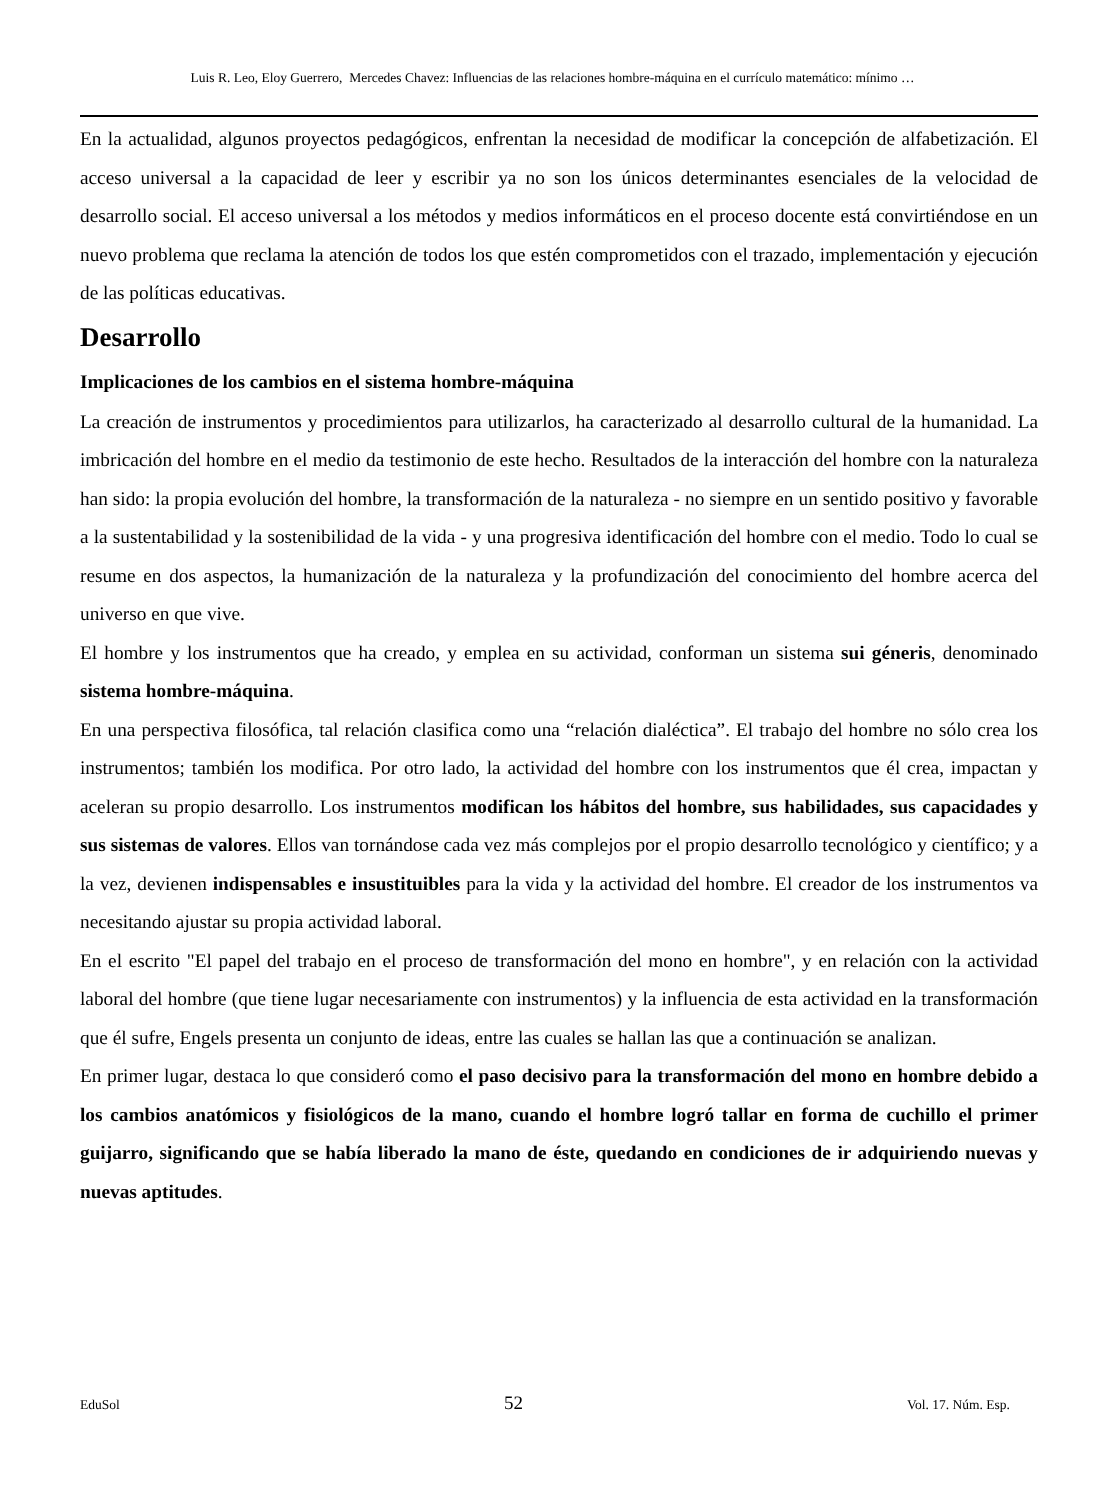Luis R. Leo, Eloy Guerrero, Mercedes Chavez: Influencias de las relaciones hombre-máquina en el currículo matemático: mínimo …
En la actualidad, algunos proyectos pedagógicos, enfrentan la necesidad de modificar la concepción de alfabetización. El acceso universal a la capacidad de leer y escribir ya no son los únicos determinantes esenciales de la velocidad de desarrollo social. El acceso universal a los métodos y medios informáticos en el proceso docente está convirtiéndose en un nuevo problema que reclama la atención de todos los que estén comprometidos con el trazado, implementación y ejecución de las políticas educativas.
Desarrollo
Implicaciones de los cambios en el sistema hombre-máquina
La creación de instrumentos y procedimientos para utilizarlos, ha caracterizado al desarrollo cultural de la humanidad. La imbricación del hombre en el medio da testimonio de este hecho. Resultados de la interacción del hombre con la naturaleza han sido: la propia evolución del hombre, la transformación de la naturaleza - no siempre en un sentido positivo y favorable a la sustentabilidad y la sostenibilidad de la vida - y una progresiva identificación del hombre con el medio. Todo lo cual se resume en dos aspectos, la humanización de la naturaleza y la profundización del conocimiento del hombre acerca del universo en que vive.
El hombre y los instrumentos que ha creado, y emplea en su actividad, conforman un sistema sui géneris, denominado sistema hombre-máquina.
En una perspectiva filosófica, tal relación clasifica como una “relación dialéctica”. El trabajo del hombre no sólo crea los instrumentos; también los modifica. Por otro lado, la actividad del hombre con los instrumentos que él crea, impactan y aceleran su propio desarrollo. Los instrumentos modifican los hábitos del hombre, sus habilidades, sus capacidades y sus sistemas de valores. Ellos van tornándose cada vez más complejos por el propio desarrollo tecnológico y científico; y a la vez, devienen indispensables e insustituibles para la vida y la actividad del hombre. El creador de los instrumentos va necesitando ajustar su propia actividad laboral.
En el escrito "El papel del trabajo en el proceso de transformación del mono en hombre", y en relación con la actividad laboral del hombre (que tiene lugar necesariamente con instrumentos) y la influencia de esta actividad en la transformación que él sufre, Engels presenta un conjunto de ideas, entre las cuales se hallan las que a continuación se analizan.
En primer lugar, destaca lo que consideró como el paso decisivo para la transformación del mono en hombre debido a los cambios anatómicos y fisiológicos de la mano, cuando el hombre logró tallar en forma de cuchillo el primer guijarro, significando que se había liberado la mano de éste, quedando en condiciones de ir adquiriendo nuevas y nuevas aptitudes.
EduSol 52 Vol. 17. Núm. Esp.